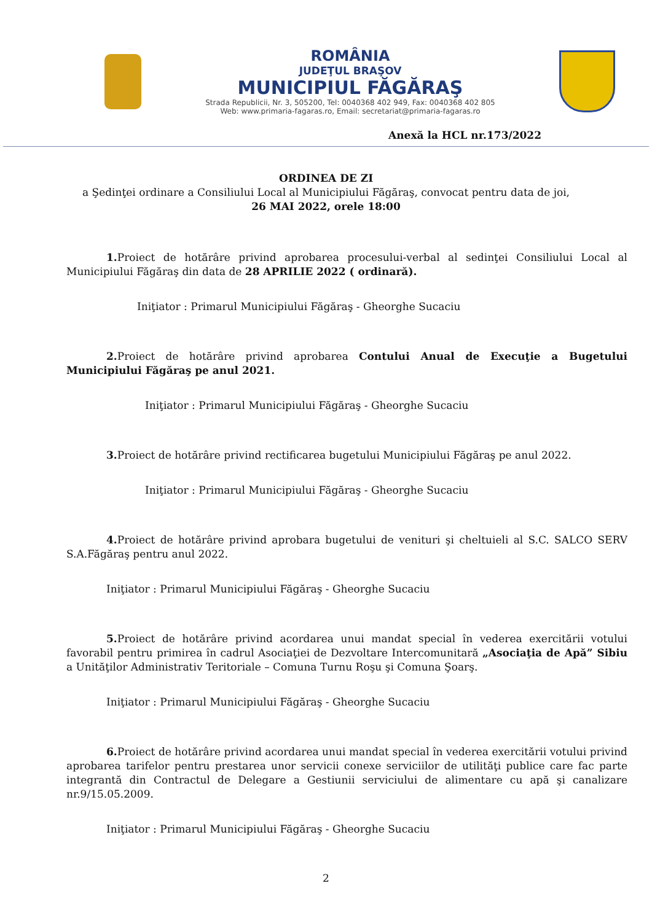ROMÂNIA
JUDEŢUL BRAŞOV
MUNICIPIUL FĂGĂRAŞ
Strada Republicii, Nr. 3, 505200, Tel: 0040368 402 949, Fax: 0040368 402 805
Web: www.primaria-fagaras.ro, Email: secretariat@primaria-fagaras.ro
Anexă la HCL nr.173/2022
ORDINEA DE ZI
a Şedinţei ordinare a Consiliului Local al Municipiului Făgăraş, convocat pentru data de joi,
26 MAI 2022, orele 18:00
1. Proiect de hotărâre privind aprobarea procesului-verbal al sedinţei Consiliului Local al Municipiului Făgăraş din data de 28 APRILIE 2022 ( ordinară).
Iniţiator : Primarul Municipiului Făgăraş - Gheorghe Sucaciu
2. Proiect de hotărâre privind aprobarea Contului Anual de Execuţie a Bugetului Municipiului Făgăraş pe anul 2021.
Iniţiator : Primarul Municipiului Făgăraş - Gheorghe Sucaciu
3. Proiect de hotărâre privind rectificarea bugetului Municipiului Făgăraş pe anul 2022.
Iniţiator : Primarul Municipiului Făgăraş - Gheorghe Sucaciu
4. Proiect de hotărâre privind aprobara bugetului de venituri şi cheltuieli al S.C. SALCO SERV S.A.Făgăraş pentru anul 2022.
Iniţiator : Primarul Municipiului Făgăraş - Gheorghe Sucaciu
5. Proiect de hotărâre privind acordarea unui mandat special în vederea exercitării votului favorabil pentru primirea în cadrul Asociaţiei de Dezvoltare Intercomunitară „Asociaţia de Apă” Sibiu a Unităţilor Administrativ Teritoriale – Comuna Turnu Roşu şi Comuna Şoarş.
Iniţiator : Primarul Municipiului Făgăraş - Gheorghe Sucaciu
6. Proiect de hotărâre privind acordarea unui mandat special în vederea exercitării votului privind aprobarea tarifelor pentru prestarea unor servicii conexe serviciilor de utilităţi publice care fac parte integrantă din Contractul de Delegare a Gestiunii serviciului de alimentare cu apă şi canalizare nr.9/15.05.2009.
Iniţiator : Primarul Municipiului Făgăraş - Gheorghe Sucaciu
2